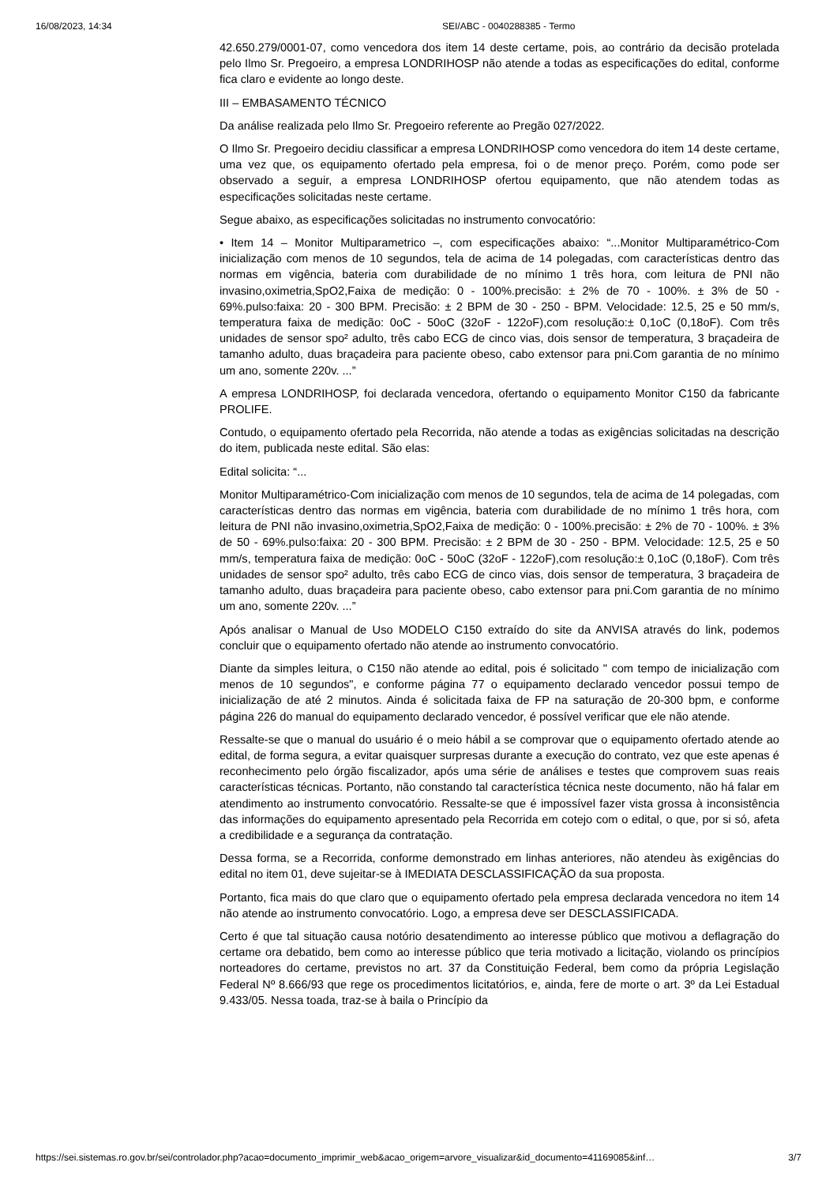16/08/2023, 14:34 SEI/ABC - 0040288385 - Termo
42.650.279/0001-07, como vencedora dos item 14 deste certame, pois, ao contrário da decisão protelada pelo Ilmo Sr. Pregoeiro, a empresa LONDRIHOSP não atende a todas as especificações do edital, conforme fica claro e evidente ao longo deste.
III – EMBASAMENTO TÉCNICO
Da análise realizada pelo Ilmo Sr. Pregoeiro referente ao Pregão 027/2022.
O Ilmo Sr. Pregoeiro decidiu classificar a empresa LONDRIHOSP como vencedora do item 14 deste certame, uma vez que, os equipamento ofertado pela empresa, foi o de menor preço. Porém, como pode ser observado a seguir, a empresa LONDRIHOSP ofertou equipamento, que não atendem todas as especificações solicitadas neste certame.
Segue abaixo, as especificações solicitadas no instrumento convocatório:
• Item 14 – Monitor Multiparametrico –, com especificações abaixo: “...Monitor Multiparamétrico-Com inicialização com menos de 10 segundos, tela de acima de 14 polegadas, com características dentro das normas em vigência, bateria com durabilidade de no mínimo 1 três hora, com leitura de PNI não invasino,oximetria,SpO2,Faixa de medição: 0 - 100%.precisão: ± 2% de 70 - 100%. ± 3% de 50 - 69%.pulso:faixa: 20 - 300 BPM. Precisão: ± 2 BPM de 30 - 250 - BPM. Velocidade: 12.5, 25 e 50 mm/s, temperatura faixa de medição: 0oC - 50oC (32oF - 122oF),com resolução:± 0,1oC (0,18oF). Com três unidades de sensor spo² adulto, três cabo ECG de cinco vias, dois sensor de temperatura, 3 braçadeira de tamanho adulto, duas braçadeira para paciente obeso, cabo extensor para pni.Com garantia de no mínimo um ano, somente 220v. ...”
A empresa LONDRIHOSP, foi declarada vencedora, ofertando o equipamento Monitor C150 da fabricante PROLIFE.
Contudo, o equipamento ofertado pela Recorrida, não atende a todas as exigências solicitadas na descrição do item, publicada neste edital. São elas:
Edital solicita: “...
Monitor Multiparamétrico-Com inicialização com menos de 10 segundos, tela de acima de 14 polegadas, com características dentro das normas em vigência, bateria com durabilidade de no mínimo 1 três hora, com leitura de PNI não invasino,oximetria,SpO2,Faixa de medição: 0 - 100%.precisão: ± 2% de 70 - 100%. ± 3% de 50 - 69%.pulso:faixa: 20 - 300 BPM. Precisão: ± 2 BPM de 30 - 250 - BPM. Velocidade: 12.5, 25 e 50 mm/s, temperatura faixa de medição: 0oC - 50oC (32oF - 122oF),com resolução:± 0,1oC (0,18oF). Com três unidades de sensor spo² adulto, três cabo ECG de cinco vias, dois sensor de temperatura, 3 braçadeira de tamanho adulto, duas braçadeira para paciente obeso, cabo extensor para pni.Com garantia de no mínimo um ano, somente 220v. ...”
Após analisar o Manual de Uso MODELO C150 extraído do site da ANVISA através do link, podemos concluir que o equipamento ofertado não atende ao instrumento convocatório.
Diante da simples leitura, o C150 não atende ao edital, pois é solicitado " com tempo de inicialização com menos de 10 segundos", e conforme página 77 o equipamento declarado vencedor possui tempo de inicialização de até 2 minutos. Ainda é solicitada faixa de FP na saturação de 20-300 bpm, e conforme página 226 do manual do equipamento declarado vencedor, é possível verificar que ele não atende.
Ressalte-se que o manual do usuário é o meio hábil a se comprovar que o equipamento ofertado atende ao edital, de forma segura, a evitar quaisquer surpresas durante a execução do contrato, vez que este apenas é reconhecimento pelo órgão fiscalizador, após uma série de análises e testes que comprovem suas reais características técnicas. Portanto, não constando tal característica técnica neste documento, não há falar em atendimento ao instrumento convocatório. Ressalte-se que é impossível fazer vista grossa à inconsistência das informações do equipamento apresentado pela Recorrida em cotejo com o edital, o que, por si só, afeta a credibilidade e a segurança da contratação.
Dessa forma, se a Recorrida, conforme demonstrado em linhas anteriores, não atendeu às exigências do edital no item 01, deve sujeitar-se à IMEDIATA DESCLASSIFICAÇÃO da sua proposta.
Portanto, fica mais do que claro que o equipamento ofertado pela empresa declarada vencedora no item 14 não atende ao instrumento convocatório. Logo, a empresa deve ser DESCLASSIFICADA.
Certo é que tal situação causa notório desatendimento ao interesse público que motivou a deflagração do certame ora debatido, bem como ao interesse público que teria motivado a licitação, violando os princípios norteadores do certame, previstos no art. 37 da Constituição Federal, bem como da própria Legislação Federal Nº 8.666/93 que rege os procedimentos licitatórios, e, ainda, fere de morte o art. 3º da Lei Estadual 9.433/05. Nessa toada, traz-se à baila o Princípio da
https://sei.sistemas.ro.gov.br/sei/controlador.php?acao=documento_imprimir_web&acao_origem=arvore_visualizar&id_documento=41169085&inf… 3/7